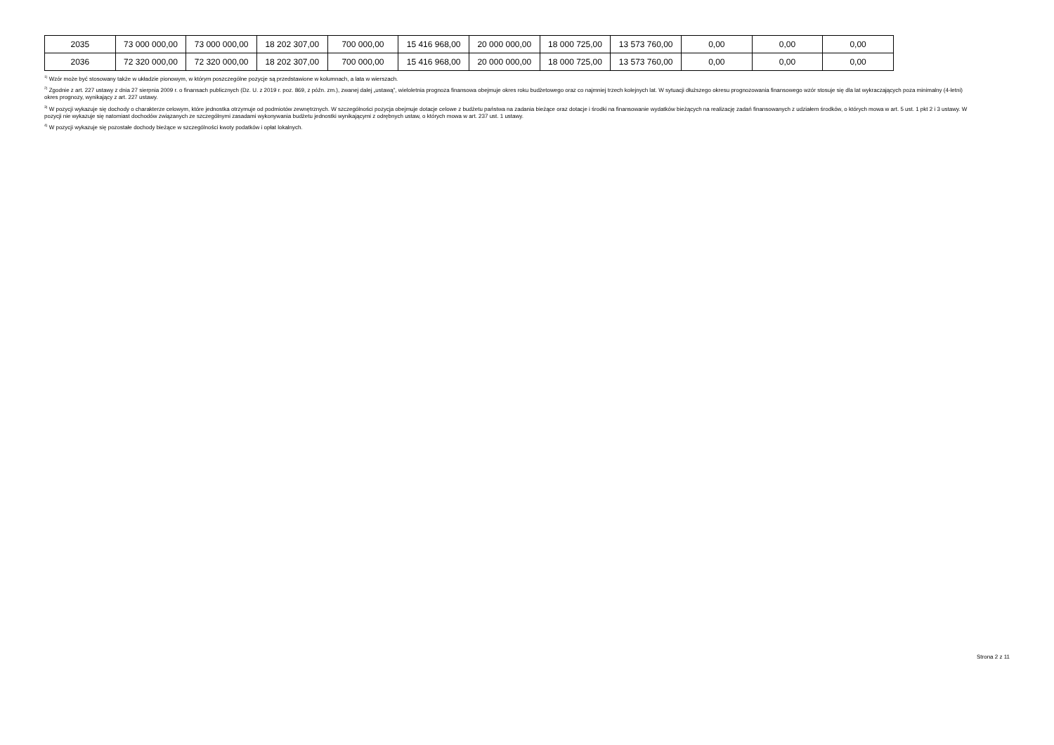| 2035 | 73 000 000,00 | 73 000 000,00 | 18 202 307,00 | 700 000,00 | 15 416 968,00 | 20 000 000,00 | 18 000 725,00 | 13 573 760,00 | 0,00 | 0,00 | 0,00 |
| 2036 | 72 320 000,00 | 72 320 000,00 | 18 202 307,00 | 700 000,00 | 15 416 968,00 | 20 000 000,00 | 18 000 725,00 | 13 573 760,00 | 0,00 | 0,00 | 0,00 |
<sup>1)</sup> Wzór może być stosowany także w układzie pionowym, w którym poszczególne pozycje są przedstawione w kolumnach, a lata w wierszach.
<sup>2)</sup> Zgodnie z art. 227 ustawy z dnia 27 sierpnia 2009 r. o finansach publicznych (Dz. U. z 2019 r. poz. 869, z późn. zm.), zwanej dalej „ustawą”, wieloletnia prognoza finansowa obejmuje okres roku budżetowego oraz co najmniej trzech kolejnych lat. W sytuacji dłuższego okresu prognozowania finansowego wzór stosuje się dla lat wykraczających poza minimalny (4-letni) okres prognozy, wynikający z art. 227 ustawy.
<sup>3)</sup> W pozycji wykazuje się dochody o charakterze celowym, które jednostka otrzymuje od podmiotów zewnętrznych. W szczególności pozycja obejmuje dotacje celowe z budżetu państwa na zadania bieżące oraz dotacje i środki na finansowanie wydatków bieżących na realizację zadań finansowanych z udziałem środków, o których mowa w art. 5 ust. 1 pkt 2 i 3 ustawy. W pozycji nie wykazuje się natomiast dochodów związanych ze szczególnymi zasadami wykonywania budżetu jednostki wynikającymi z odrębnych ustaw, o których mowa w art. 237 ust. 1 ustawy.
<sup>4)</sup> W pozycji wykazuje się pozostałe dochody bieżące w szczególności kwoty podatków i opłat lokalnych.
Strona 2 z 11